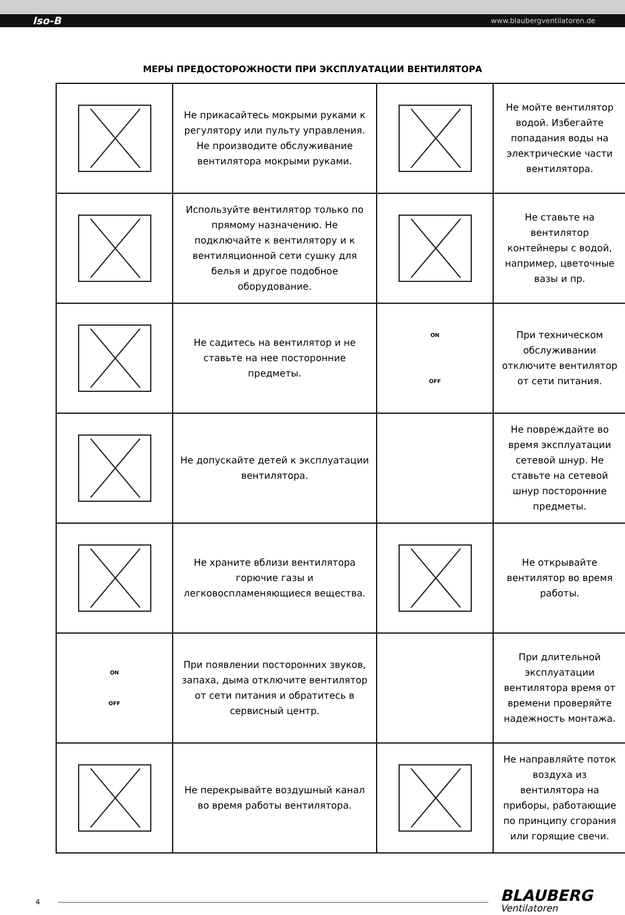Iso-B www.blaubergventilatoren.de
МЕРЫ ПРЕДОСТОРОЖНОСТИ ПРИ ЭКСПЛУАТАЦИИ ВЕНТИЛЯТОРА
| | Не прикасайтесь мокрыми руками к регулятору или пульту управления. Не производите обслуживание вентилятора мокрыми руками. | | Не мойте вентилятор водой. Избегайте попадания воды на электрические части вентилятора. |
| | Используйте вентилятор только по прямому назначению. Не подключайте к вентилятору и к вентиляционной сети сушку для белья и другое подобное оборудование. | | Не ставьте на вентилятор контейнеры с водой, например, цветочные вазы и пр. |
| | Не садитесь на вентилятор и не ставьте на нее посторонние предметы. | ON OFF | При техническом обслуживании отключите вентилятор от сети питания. |
| | Не допускайте детей к эксплуатации вентилятора. | | Не повреждайте во время эксплуатации сетевой шнур. Не ставьте на сетевой шнур посторонние предметы. |
| | Не храните вблизи вентилятора горючие газы и легковоспламеняющиеся вещества. | | Не открывайте вентилятор во время работы. |
| ON OFF | При появлении посторонних звуков, запаха, дыма отключите вентилятор от сети питания и обратитесь в сервисный центр. | | При длительной эксплуатации вентилятора время от времени проверяйте надежность монтажа. |
| | Не перекрывайте воздушный канал во время работы вентилятора. | | Не направляйте поток воздуха из вентилятора на приборы, работающие по принципу сгорания или горящие свечи. |
4
BLAUBERG
Ventilatoren